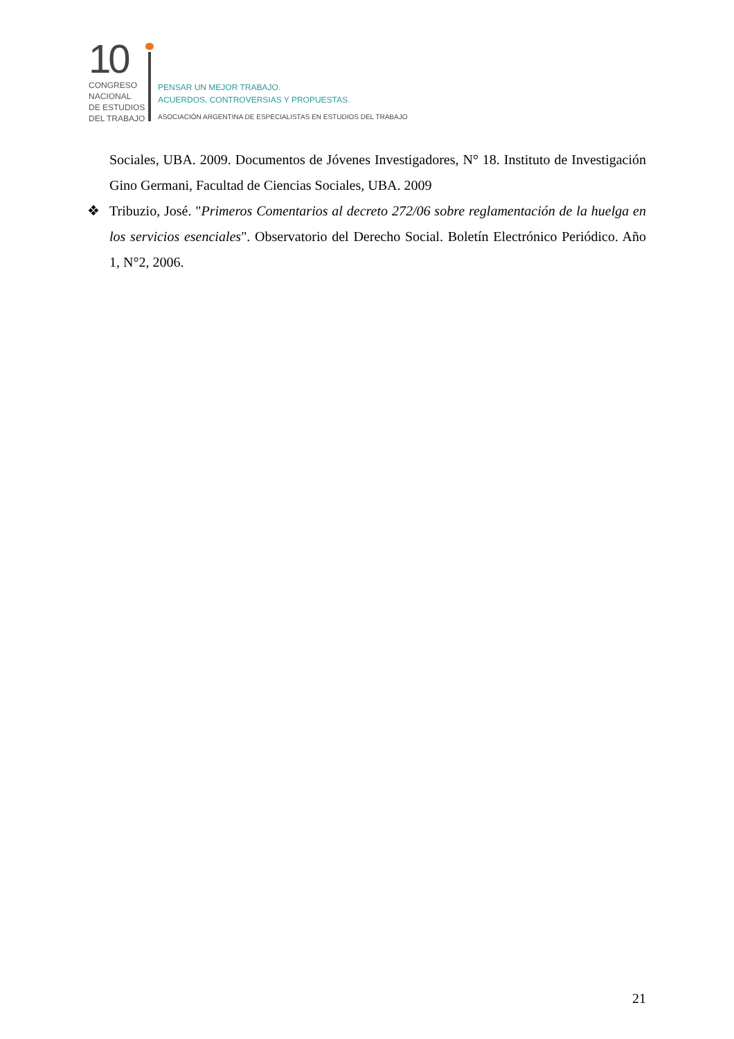10
CONGRESO
NACIONAL
DE ESTUDIOS
DEL TRABAJO
PENSAR UN MEJOR TRABAJO.
ACUERDOS, CONTROVERSIAS Y PROPUESTAS.
ASOCIACIÓN ARGENTINA DE ESPECIALISTAS EN ESTUDIOS DEL TRABAJO
Sociales, UBA. 2009. Documentos de Jóvenes Investigadores, N° 18. Instituto de Investigación Gino Germani, Facultad de Ciencias Sociales, UBA. 2009
❖ Tribuzio, José. "Primeros Comentarios al decreto 272/06 sobre reglamentación de la huelga en los servicios esenciales". Observatorio del Derecho Social. Boletín Electrónico Periódico. Año 1, N°2, 2006.
21